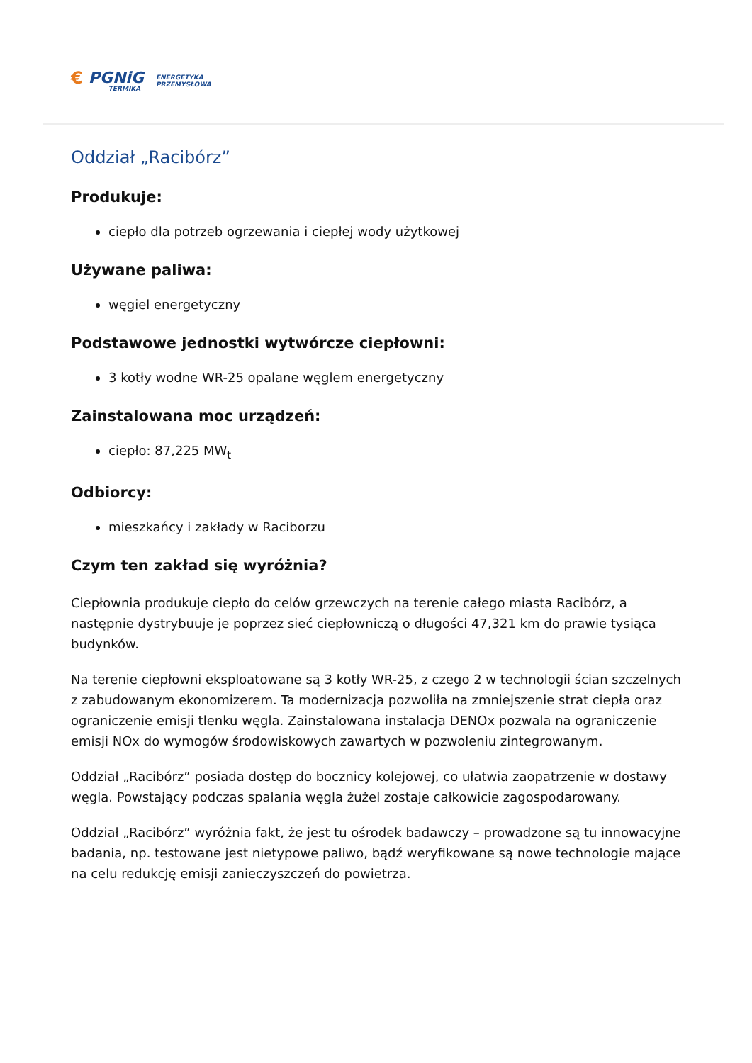€ PGNiG
TERMIKA
ENERGETYKA
PRZEMYSŁOWA
Oddział „Racibórz”
Produkuje:
ciepło dla potrzeb ogrzewania i ciepłej wody użytkowej
Używane paliwa:
węgiel energetyczny
Podstawowe jednostki wytwórcze ciepłowni:
3 kotły wodne WR-25 opalane węglem energetyczny
Zainstalowana moc urządzeń:
ciepło: 87,225 MW<sub>t</sub>
Odbiorcy:
mieszkańcy i zakłady w Raciborzu
Czym ten zakład się wyróżnia?
Ciepłownia produkuje ciepło do celów grzewczych na terenie całego miasta Racibórz, a następnie dystrybuuje je poprzez sieć ciepłowniczą o długości 47,321 km do prawie tysiąca budynków.
Na terenie ciepłowni eksploatowane są 3 kotły WR-25, z czego 2 w technologii ścian szczelnych z zabudowanym ekonomizerem. Ta modernizacja pozwoliła na zmniejszenie strat ciepła oraz ograniczenie emisji tlenku węgla. Zainstalowana instalacja DENOx pozwala na ograniczenie emisji NOx do wymogów środowiskowych zawartych w pozwoleniu zintegrowanym.
Oddział „Racibórz” posiada dostęp do bocznicy kolejowej, co ułatwia zaopatrzenie w dostawy węgla. Powstający podczas spalania węgla żużel zostaje całkowicie zagospodarowany.
Oddział „Racibórz” wyróżnia fakt, że jest tu ośrodek badawczy – prowadzone są tu innowacyjne badania, np. testowane jest nietypowe paliwo, bądź weryfikowane są nowe technologie mające na celu redukcję emisji zanieczyszczeń do powietrza.